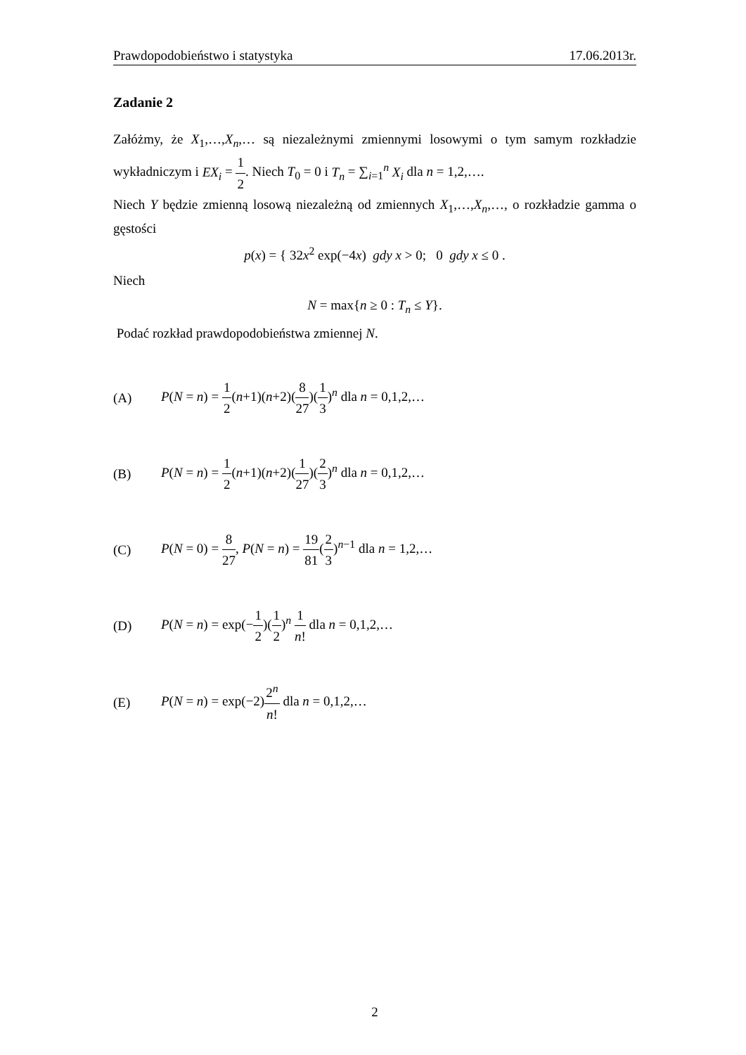Prawdopodobieństwo i statystyka 17.06.2013r.
Zadanie 2
Załóżmy, że X<sub>1</sub>,…,X<sub>n</sub>,… są niezależnymi zmiennymi losowymi o tym samym rozkładzie wykładniczym i EX<sub>i</sub> = 1 2. Niech T<sub>0</sub> = 0 i T<sub>n</sub> = ∑<sub>i=1</sub><sup>n</sup> X<sub>i</sub> dla n = 1,2,….
Niech Y będzie zmienną losową niezależną od zmiennych X<sub>1</sub>,…,X<sub>n</sub>,…, o rozkładzie gamma o gęstości
p(x) = { 32x<sup>2</sup> exp(−4x) gdy x > 0; 0 gdy x ≤ 0 .
Niech
N = max{n ≥ 0 : T<sub>n</sub> ≤ Y}.
Podać rozkład prawdopodobieństwa zmiennej N.
(A) P(N = n) = 1 2(n+1)(n+2)(8 27)(1 3)<sup>n</sup> dla n = 0,1,2,…
(B) P(N = n) = 1 2(n+1)(n+2)(1 27)(2 3)<sup>n</sup> dla n = 0,1,2,…
(C) P(N = 0) = 8 27, P(N = n) = 19 81(2 3)<sup>n−1</sup> dla n = 1,2,…
(D) P(N = n) = exp(−1 2)(1 2)<sup>n</sup> 1 n! dla n = 0,1,2,…
(E) P(N = n) = exp(−2)2<sup>n</sup> n! dla n = 0,1,2,…
2